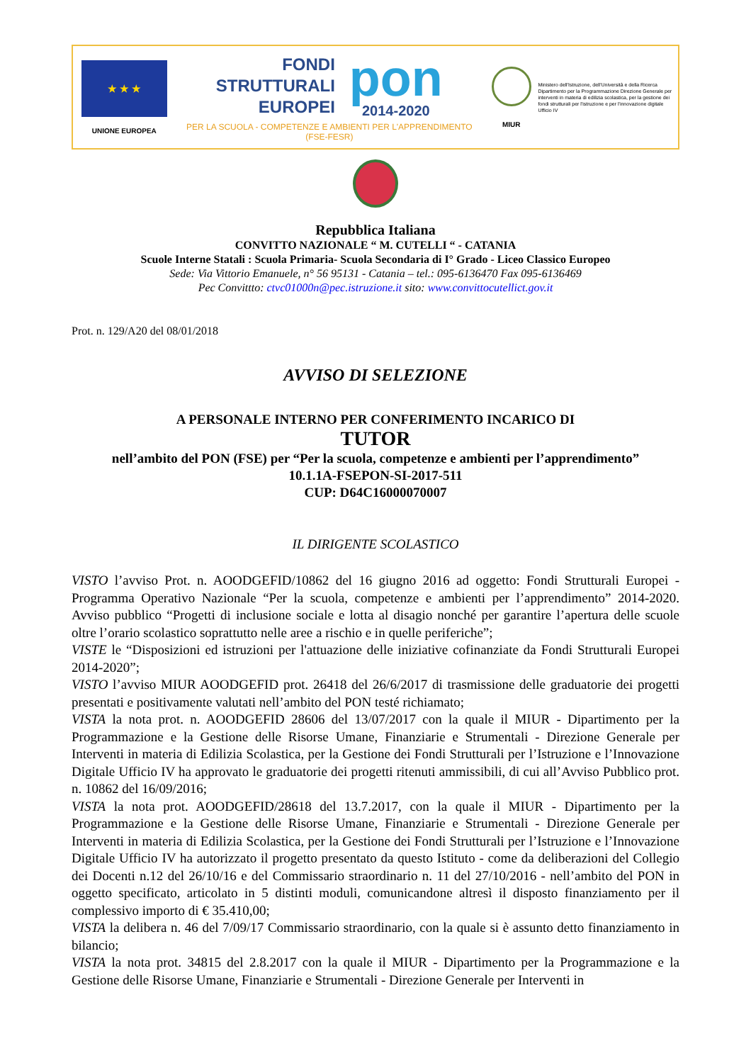★ ★ ★
UNIONE EUROPEA
FONDI
STRUTTURALI
EUROPEI
pon
2014-2020
PER LA SCUOLA - COMPETENZE E AMBIENTI PER L'APPRENDIMENTO (FSE-FESR)
MIUR
Ministero dell'Istruzione, dell'Università e della Ricerca Dipartimento per la Programmazione Direzione Generale per interventi in materia di edilizia scolastica, per la gestione dei fondi strutturali per l'istruzione e per l'innovazione digitale Ufficio IV
Repubblica Italiana
CONVITTO NAZIONALE “ M. CUTELLI “ - CATANIA
Scuole Interne Statali : Scuola Primaria- Scuola Secondaria di I° Grado - Liceo Classico Europeo
Sede: Via Vittorio Emanuele, n° 56 95131 - Catania – tel.: 095-6136470 Fax 095-6136469
Pec Convittto: ctvc01000n@pec.istruzione.it sito: www.convittocutellict.gov.it
Prot. n. 129/A20 del 08/01/2018
AVVISO DI SELEZIONE
A PERSONALE INTERNO PER CONFERIMENTO INCARICO DI
TUTOR
nell’ambito del PON (FSE) per “Per la scuola, competenze e ambienti per l’apprendimento”
10.1.1A-FSEPON-SI-2017-511
CUP: D64C16000070007
IL DIRIGENTE SCOLASTICO
VISTO l’avviso Prot. n. AOODGEFID/10862 del 16 giugno 2016 ad oggetto: Fondi Strutturali Europei - Programma Operativo Nazionale “Per la scuola, competenze e ambienti per l’apprendimento” 2014-2020. Avviso pubblico “Progetti di inclusione sociale e lotta al disagio nonché per garantire l’apertura delle scuole oltre l’orario scolastico soprattutto nelle aree a rischio e in quelle periferiche”;
VISTE le “Disposizioni ed istruzioni per l'attuazione delle iniziative cofinanziate da Fondi Strutturali Europei 2014-2020”;
VISTO l’avviso MIUR AOODGEFID prot. 26418 del 26/6/2017 di trasmissione delle graduatorie dei progetti presentati e positivamente valutati nell’ambito del PON testé richiamato;
VISTA la nota prot. n. AOODGEFID 28606 del 13/07/2017 con la quale il MIUR - Dipartimento per la Programmazione e la Gestione delle Risorse Umane, Finanziarie e Strumentali - Direzione Generale per Interventi in materia di Edilizia Scolastica, per la Gestione dei Fondi Strutturali per l’Istruzione e l’Innovazione Digitale Ufficio IV ha approvato le graduatorie dei progetti ritenuti ammissibili, di cui all’Avviso Pubblico prot. n. 10862 del 16/09/2016;
VISTA la nota prot. AOODGEFID/28618 del 13.7.2017, con la quale il MIUR - Dipartimento per la Programmazione e la Gestione delle Risorse Umane, Finanziarie e Strumentali - Direzione Generale per Interventi in materia di Edilizia Scolastica, per la Gestione dei Fondi Strutturali per l’Istruzione e l’Innovazione Digitale Ufficio IV ha autorizzato il progetto presentato da questo Istituto - come da deliberazioni del Collegio dei Docenti n.12 del 26/10/16 e del Commissario straordinario n. 11 del 27/10/2016 - nell’ambito del PON in oggetto specificato, articolato in 5 distinti moduli, comunicandone altresì il disposto finanziamento per il complessivo importo di € 35.410,00;
VISTA la delibera n. 46 del 7/09/17 Commissario straordinario, con la quale si è assunto detto finanziamento in bilancio;
VISTA la nota prot. 34815 del 2.8.2017 con la quale il MIUR - Dipartimento per la Programmazione e la Gestione delle Risorse Umane, Finanziarie e Strumentali - Direzione Generale per Interventi in